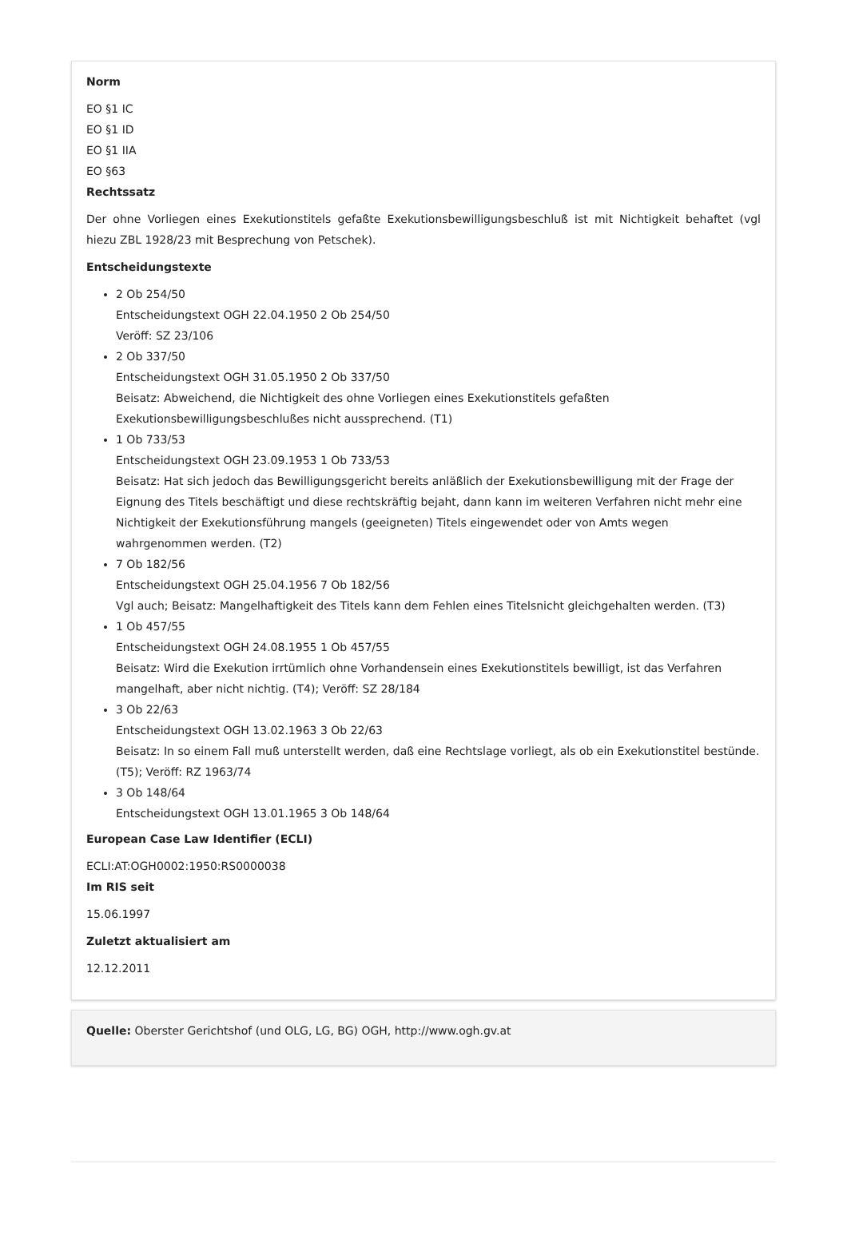Norm
EO §1 IC
EO §1 ID
EO §1 IIA
EO §63
Rechtssatz
Der ohne Vorliegen eines Exekutionstitels gefaßte Exekutionsbewilligungsbeschluß ist mit Nichtigkeit behaftet (vgl hiezu ZBL 1928/23 mit Besprechung von Petschek).
Entscheidungstexte
2 Ob 254/50
Entscheidungstext OGH 22.04.1950 2 Ob 254/50
Veröff: SZ 23/106
2 Ob 337/50
Entscheidungstext OGH 31.05.1950 2 Ob 337/50
Beisatz: Abweichend, die Nichtigkeit des ohne Vorliegen eines Exekutionstitels gefaßten
Exekutionsbewilligungsbeschlußes nicht aussprechend. (T1)
1 Ob 733/53
Entscheidungstext OGH 23.09.1953 1 Ob 733/53
Beisatz: Hat sich jedoch das Bewilligungsgericht bereits anläßlich der Exekutionsbewilligung mit der Frage der Eignung des Titels beschäftigt und diese rechtskräftig bejaht, dann kann im weiteren Verfahren nicht mehr eine Nichtigkeit der Exekutionsführung mangels (geeigneten) Titels eingewendet oder von Amts wegen wahrgenommen werden. (T2)
7 Ob 182/56
Entscheidungstext OGH 25.04.1956 7 Ob 182/56
Vgl auch; Beisatz: Mangelhaftigkeit des Titels kann dem Fehlen eines Titelsnicht gleichgehalten werden. (T3)
1 Ob 457/55
Entscheidungstext OGH 24.08.1955 1 Ob 457/55
Beisatz: Wird die Exekution irrtümlich ohne Vorhandensein eines Exekutionstitels bewilligt, ist das Verfahren mangelhaft, aber nicht nichtig. (T4); Veröff: SZ 28/184
3 Ob 22/63
Entscheidungstext OGH 13.02.1963 3 Ob 22/63
Beisatz: In so einem Fall muß unterstellt werden, daß eine Rechtslage vorliegt, als ob ein Exekutionstitel bestünde. (T5); Veröff: RZ 1963/74
3 Ob 148/64
Entscheidungstext OGH 13.01.1965 3 Ob 148/64
European Case Law Identifier (ECLI)
ECLI:AT:OGH0002:1950:RS0000038
Im RIS seit
15.06.1997
Zuletzt aktualisiert am
12.12.2011
Quelle: Oberster Gerichtshof (und OLG, LG, BG) OGH, http://www.ogh.gv.at